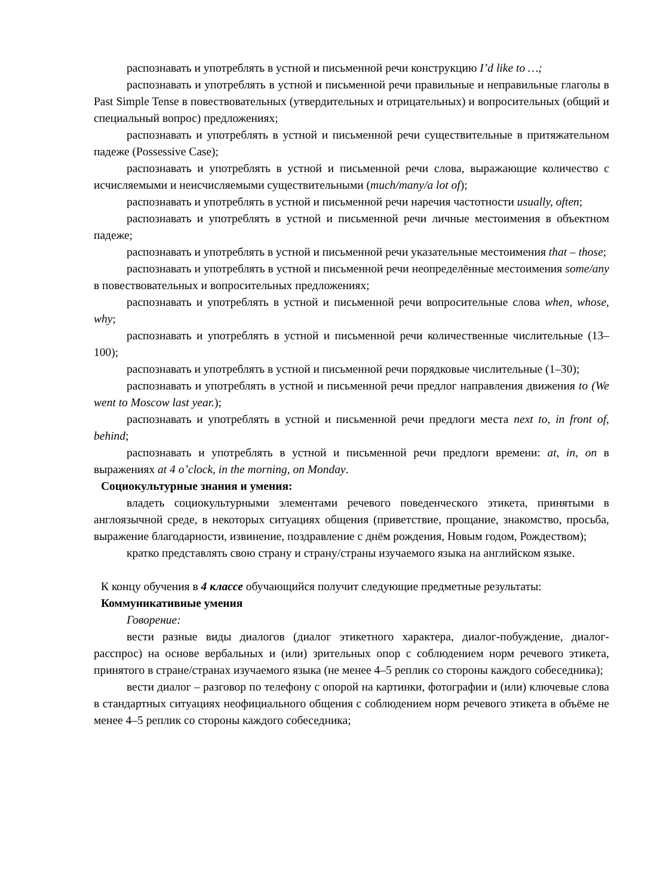распознавать и употреблять в устной и письменной речи конструкцию I’d like to …;
распознавать и употреблять в устной и письменной речи правильные и неправильные глаголы в Past Simple Tense в повествовательных (утвердительных и отрицательных) и вопросительных (общий и специальный вопрос) предложениях;
распознавать и употреблять в устной и письменной речи существительные в притяжательном падеже (Possessive Case);
распознавать и употреблять в устной и письменной речи слова, выражающие количество с исчисляемыми и неисчисляемыми существительными (much/many/a lot of);
распознавать и употреблять в устной и письменной речи наречия частотности usually, often;
распознавать и употреблять в устной и письменной речи личные местоимения в объектном падеже;
распознавать и употреблять в устной и письменной речи указательные местоимения that – those;
распознавать и употреблять в устной и письменной речи неопределённые местоимения some/any в повествовательных и вопросительных предложениях;
распознавать и употреблять в устной и письменной речи вопросительные слова when, whose, why;
распознавать и употреблять в устной и письменной речи количественные числительные (13–100);
распознавать и употреблять в устной и письменной речи порядковые числительные (1–30);
распознавать и употреблять в устной и письменной речи предлог направления движения to (We went to Moscow last year.);
распознавать и употреблять в устной и письменной речи предлоги места next to, in front of, behind;
распознавать и употреблять в устной и письменной речи предлоги времени: at, in, on в выражениях at 4 o’clock, in the morning, on Monday.
Социокультурные знания и умения:
владеть социокультурными элементами речевого поведенческого этикета, принятыми в англоязычной среде, в некоторых ситуациях общения (приветствие, прощание, знакомство, просьба, выражение благодарности, извинение, поздравление с днём рождения, Новым годом, Рождеством);
кратко представлять свою страну и страну/страны изучаемого языка на английском языке.
К концу обучения в 4 классе обучающийся получит следующие предметные результаты:
Коммуникативные умения
Говорение:
вести разные виды диалогов (диалог этикетного характера, диалог-побуждение, диалог-расспрос) на основе вербальных и (или) зрительных опор с соблюдением норм речевого этикета, принятого в стране/странах изучаемого языка (не менее 4–5 реплик со стороны каждого собеседника);
вести диалог – разговор по телефону с опорой на картинки, фотографии и (или) ключевые слова в стандартных ситуациях неофициального общения с соблюдением норм речевого этикета в объёме не менее 4–5 реплик со стороны каждого собеседника;